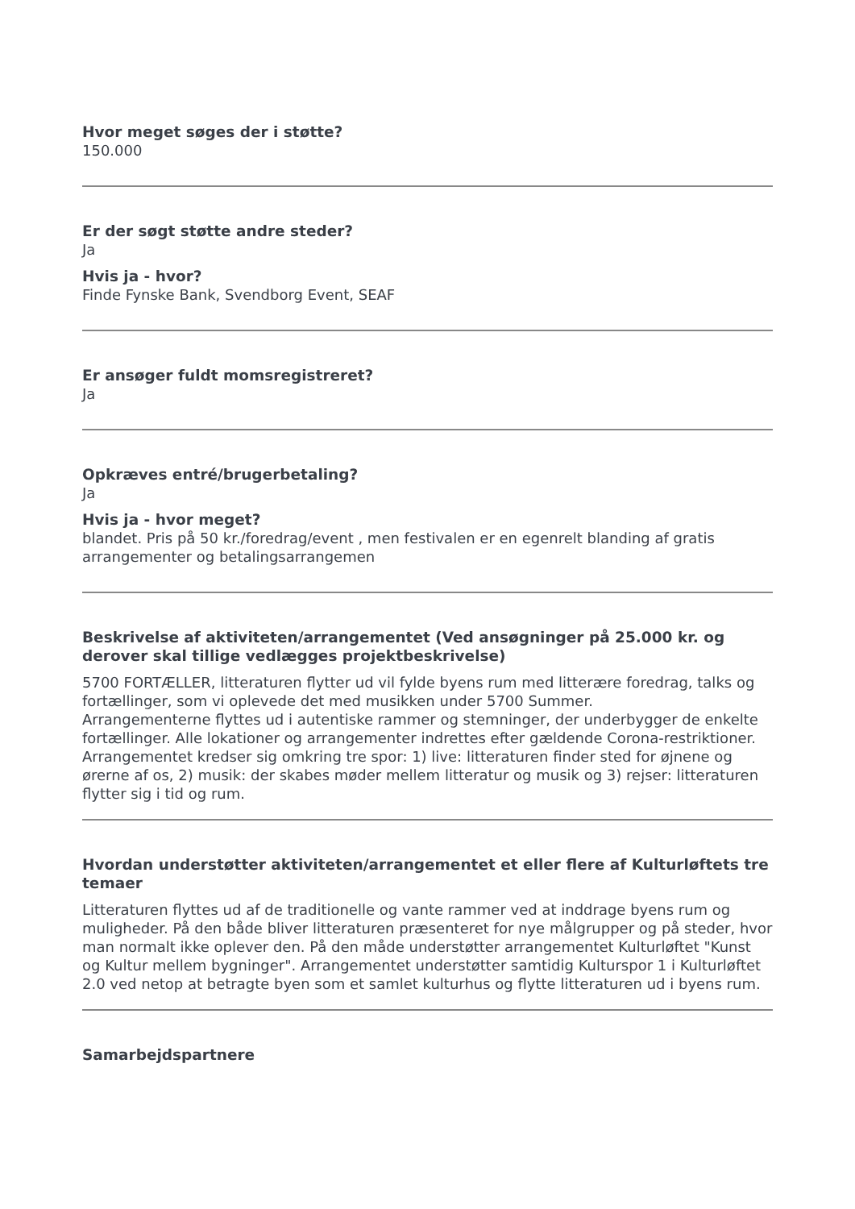Hvor meget søges der i støtte?
150.000
Er der søgt støtte andre steder?
Ja
Hvis ja - hvor?
Finde Fynske Bank, Svendborg Event, SEAF
Er ansøger fuldt momsregistreret?
Ja
Opkræves entré/brugerbetaling?
Ja
Hvis ja - hvor meget?
blandet. Pris på 50 kr./foredrag/event , men festivalen er en egenrelt blanding af gratis arrangementer og betalingsarrangemen
Beskrivelse af aktiviteten/arrangementet (Ved ansøgninger på 25.000 kr. og derover skal tillige vedlægges projektbeskrivelse)
5700 FORTÆLLER, litteraturen flytter ud vil fylde byens rum med litterære foredrag, talks og fortællinger, som vi oplevede det med musikken under 5700 Summer.
Arrangementerne flyttes ud i autentiske rammer og stemninger, der underbygger de enkelte fortællinger. Alle lokationer og arrangementer indrettes efter gældende Corona-restriktioner.
Arrangementet kredser sig omkring tre spor: 1) live: litteraturen finder sted for øjnene og ørerne af os, 2) musik: der skabes møder mellem litteratur og musik og 3) rejser: litteraturen flytter sig i tid og rum.
Hvordan understøtter aktiviteten/arrangementet et eller flere af Kulturløftets tre temaer
Litteraturen flyttes ud af de traditionelle og vante rammer ved at inddrage byens rum og muligheder. På den både bliver litteraturen præsenteret for nye målgrupper og på steder, hvor man normalt ikke oplever den. På den måde understøtter arrangementet Kulturløftet "Kunst og Kultur mellem bygninger". Arrangementet understøtter samtidig Kulturspor 1 i Kulturløftet 2.0 ved netop at betragte byen som et samlet kulturhus og flytte litteraturen ud i byens rum.
Samarbejdspartnere